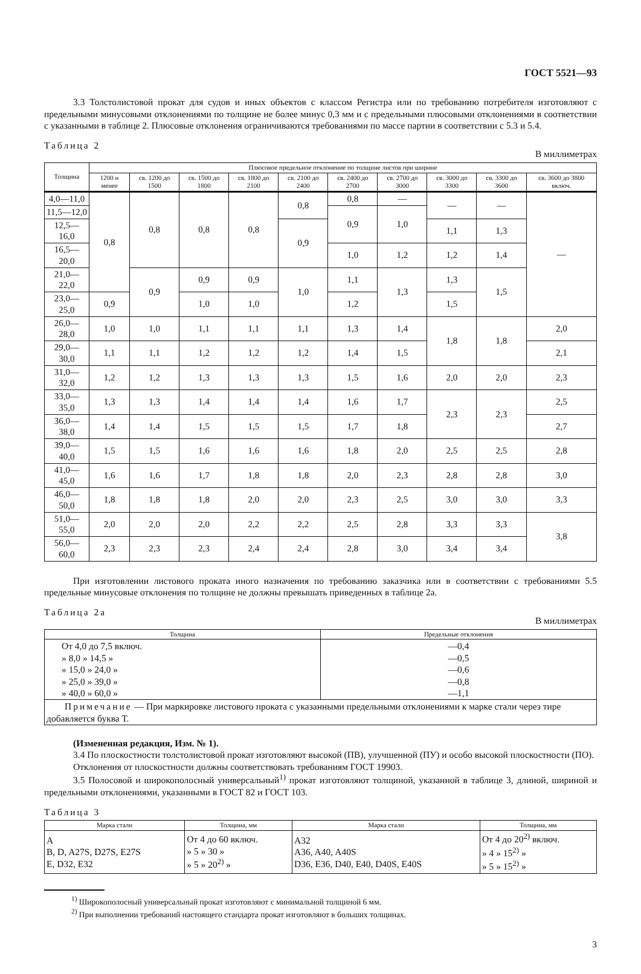ГОСТ 5521—93
3.3 Толстолистовой прокат для судов и иных объектов с классом Регистра или по требованию потребителя изготовляют с предельными минусовыми отклонениями по толщине не более минус 0,3 мм и с предельными плюсовыми отклонениями в соответствии с указанными в таблице 2. Плюсовые отклонения ограничиваются требованиями по массе партии в соответствии с 5.3 и 5.4.
Таблица 2 В миллиметрах
| Толщина | Плюсовое предельное отклонение по толщине листов при ширине | | | | | | | | | |
| --- | --- | --- | --- | --- | --- | --- | --- | --- | --- | --- |
| | 1200 и менее | св. 1200 до 1500 | св. 1500 до 1800 | св. 1800 до 2100 | св. 2100 до 2400 | св. 2400 до 2700 | св. 2700 до 3000 | св. 3000 до 3300 | св. 3300 до 3600 | св. 3600 до 3800 включ. |
| 4,0—11,0 | 0,8 | 0,8 | 0,8 | 0,8 | 0,8 | 0,8 | — | — | — | — |
| 11,5—12,0 | | | | | | 0,9 | 1,0 | | | |
| 12,5—16,0 | | | | | 0,9 | | | 1,1 | 1,3 | |
| 16,5—20,0 | | | | | | 1,0 | 1,2 | 1,2 | 1,4 | |
| 21,0—22,0 | | 0,9 | 0,9 | 0,9 | 1,0 | 1,1 | 1,3 | 1,3 | 1,5 | |
| 23,0—25,0 | 0,9 | | 1,0 | 1,0 | | 1,2 | | 1,5 | | |
| 26,0—28,0 | 1,0 | 1,0 | 1,1 | 1,1 | 1,1 | 1,3 | 1,4 | 1,8 | 1,8 | 2,0 |
| 29,0—30,0 | 1,1 | 1,1 | 1,2 | 1,2 | 1,2 | 1,4 | 1,5 | | | 2,1 |
| 31,0—32,0 | 1,2 | 1,2 | 1,3 | 1,3 | 1,3 | 1,5 | 1,6 | 2,0 | 2,0 | 2,3 |
| 33,0—35,0 | 1,3 | 1,3 | 1,4 | 1,4 | 1,4 | 1,6 | 1,7 | 2,3 | 2,3 | 2,5 |
| 36,0—38,0 | 1,4 | 1,4 | 1,5 | 1,5 | 1,5 | 1,7 | 1,8 | | | 2,7 |
| 39,0—40,0 | 1,5 | 1,5 | 1,6 | 1,6 | 1,6 | 1,8 | 2,0 | 2,5 | 2,5 | 2,8 |
| 41,0—45,0 | 1,6 | 1,6 | 1,7 | 1,8 | 1,8 | 2,0 | 2,3 | 2,8 | 2,8 | 3,0 |
| 46,0—50,0 | 1,8 | 1,8 | 1,8 | 2,0 | 2,0 | 2,3 | 2,5 | 3,0 | 3,0 | 3,3 |
| 51,0—55,0 | 2,0 | 2,0 | 2,0 | 2,2 | 2,2 | 2,5 | 2,8 | 3,3 | 3,3 | 3,8 |
| 56,0—60,0 | 2,3 | 2,3 | 2,3 | 2,4 | 2,4 | 2,8 | 3,0 | 3,4 | 3,4 | |
При изготовлении листового проката иного назначения по требованию заказчика или в соответствии с требованиями 5.5 предельные минусовые отклонения по толщине не должны превышать приведенных в таблице 2а.
Таблица 2а В миллиметрах
| Толщина | Предельные отклонения |
| --- | --- |
| От 4,0 до 7,5 включ. » 8,0 » 14,5 » » 15,0 » 24,0 » » 25,0 » 39,0 » » 40,0 » 60,0 » | —0,4 —0,5 —0,6 —0,8 —1,1 |
| Примечание — При маркировке листового проката с указанными предельными отклонениями к марке стали через тире добавляется буква Т. | |
(Измененная редакция, Изм. № 1).
3.4 По плоскостности толстолистовой прокат изготовляют высокой (ПВ), улучшенной (ПУ) и особо высокой плоскостности (ПО).
Отклонения от плоскостности должны соответствовать требованиям ГОСТ 19903.
3.5 Полосовой и широкополосный универсальный<sup>1)</sup> прокат изготовляют толщиной, указанной в таблице 3, длиной, шириной и предельными отклонениями, указанными в ГОСТ 82 и ГОСТ 103.
Таблица 3
| Марка стали | Толщина, мм | Марка стали | Толщина, мм |
| --- | --- | --- | --- |
| A B, D, A27S, D27S, E27S E, D32, E32 | От 4 до 60 включ. » 5 » 30 » » 5 » 20<sup>2)</sup> » | A32 A36, A40, A40S D36, E36, D40, E40, D40S, E40S | От 4 до 20<sup>2)</sup> включ. » 4 » 15<sup>2)</sup> » » 5 » 15<sup>2)</sup> » |
<sup>1)</sup> Широкополосный универсальный прокат изготовляют с минимальной толщиной 6 мм.
<sup>2)</sup> При выполнении требований настоящего стандарта прокат изготовляют в больших толщинах.
3